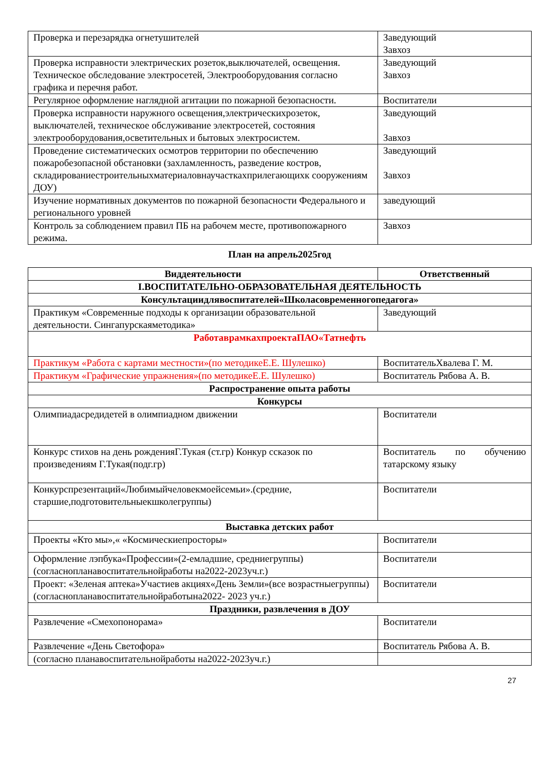| Проверка и перезарядка огнетушителей | Заведующий Завхоз |
| Проверка исправности электрических розеток,выключателей, освещения. Техническое обследование электросетей, Электрооборудования согласно графика и перечня работ. | Заведующий Завхоз |
| Регулярное оформление наглядной агитации по пожарной безопасности. | Воспитатели |
| Проверка исправности наружного освещения,электрическихрозеток, выключателей, техническое обслуживание электросетей, состояния электрооборудования,осветительных и бытовых электросистем. | Заведующий Завхоз |
| Проведение систематических осмотров территории по обеспечению пожаробезопасной обстановки (захламленность, разведение костров, складированиестроительныхматериаловнаучасткахприлегающихк сооружениям ДОУ) | Заведующий Завхоз |
| Изучение нормативных документов по пожарной безопасности Федерального и регионального уровней | заведующий |
| Контроль за соблюдением правил ПБ на рабочем месте, противопожарного режима. | Завхоз |
План на апрель2025год
| Виддеятельности | Ответственный |
| --- | --- |
| I.ВОСПИТАТЕЛЬНО-ОБРАЗОВАТЕЛЬНАЯ ДЕЯТЕЛЬНОСТЬ | |
| Консультациидлявоспитателей«Школасовременногопедагога» | |
| Практикум «Современные подходы к организации образовательной деятельности. Сингапурскаяметодика» | Заведующий |
| РаботаврамкахпроектаПАО«Татнефть | |
| Практикум «Работа с картами местности»(по методикеЕ.Е. Шулешко) | ВоспитательХвалева Г. М. |
| Практикум «Графические упражнения»(по методикеЕ.Е. Шулешко) | Воспитатель Рябова А. В. |
| Распространение опыта работы | |
| Конкурсы | |
| Олимпиадасредидетей в олимпиадном движении | Воспитатели |
| Конкурс стихов на день рожденияГ.Тукая (ст.гр) Конкур ссказок по произведениям Г.Тукая(подг.гр) | Воспитатель по обучению татарскому языку |
| Конкурспрезентаций«Любимыйчеловекмоейсемьи».(средние, старшие,подготовительныекшколегруппы) | Воспитатели |
| Выставка детских работ | |
| Проекты «Кто мы»,« «Космическиепросторы» | Воспитатели |
| Оформление лэпбука«Профессии»(2-емладшие, средниегруппы) (согласнопланавоспитательнойработы на2022-2023уч.г.) | Воспитатели |
| Проект: «Зеленая аптека»Участиев акциях«День Земли»(все возрастныегруппы)(согласнопланавоспитательнойработына2022- 2023 уч.г.) | Воспитатели |
| Праздники, развлечения в ДОУ | |
| Развлечение «Смехопонорама» | Воспитатели |
| Развлечение «День Светофора» | Воспитатель Рябова А. В. |
| (согласно планавоспитательнойработы на2022-2023уч.г.) | |
27